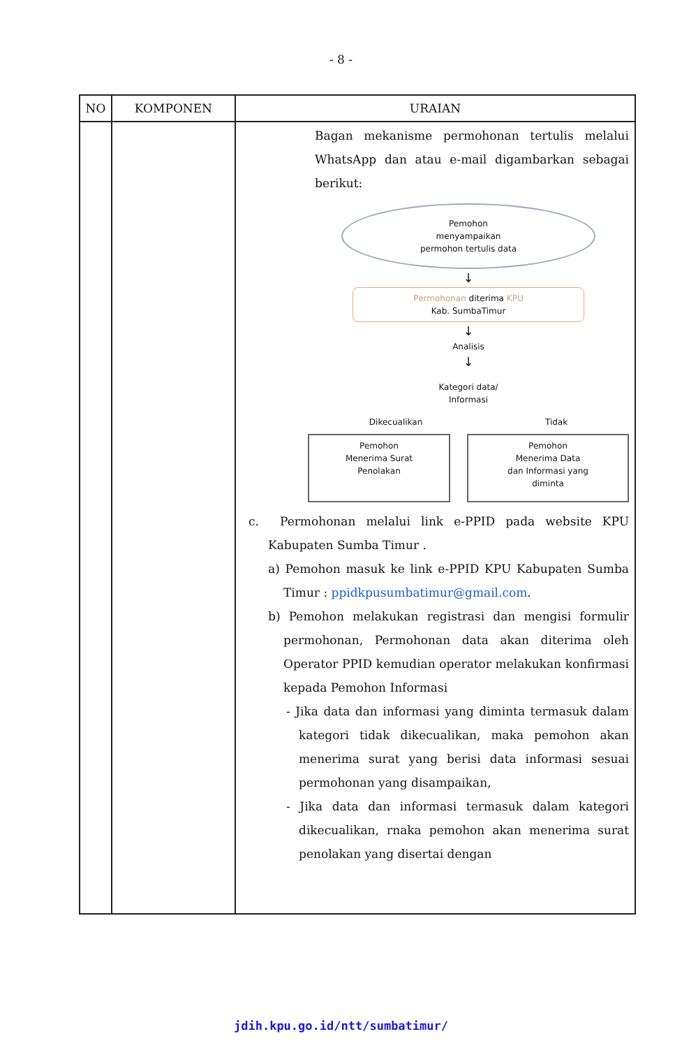- 8 -
| NO | KOMPONEN | URAIAN |
| --- | --- | --- |
| | | Bagan mekanisme permohonan tertulis melalui WhatsApp dan atau e-mail digambarkan sebagai berikut: Pemohon menyampaikan permohon tertulis data ↓ Permohonan diterima KPU Kab. SumbaTimur ↓ Analisis ↓ Kategori data/ Informasi Dikecualikan Tidak Pemohon Menerima Surat Penolakan Pemohon Menerima Data dan Informasi yang diminta c. Permohonan melalui link e-PPID pada website KPU Kabupaten Sumba Timur . a) Pemohon masuk ke link e-PPID KPU Kabupaten Sumba Timur : ppidkpusumbatimur@gmail.com . b) Pemohon melakukan registrasi dan mengisi formulir permohonan, Permohonan data akan diterima oleh Operator PPID kemudian operator melakukan konfirmasi kepada Pemohon Informasi - Jika data dan informasi yang diminta termasuk dalam kategori tidak dikecualikan, maka pemohon akan menerima surat yang berisi data informasi sesuai permohonan yang disampaikan, - Jika data dan informasi termasuk dalam kategori dikecualikan, rnaka pemohon akan menerima surat penolakan yang disertai dengan |
jdih.kpu.go.id/ntt/sumbatimur/